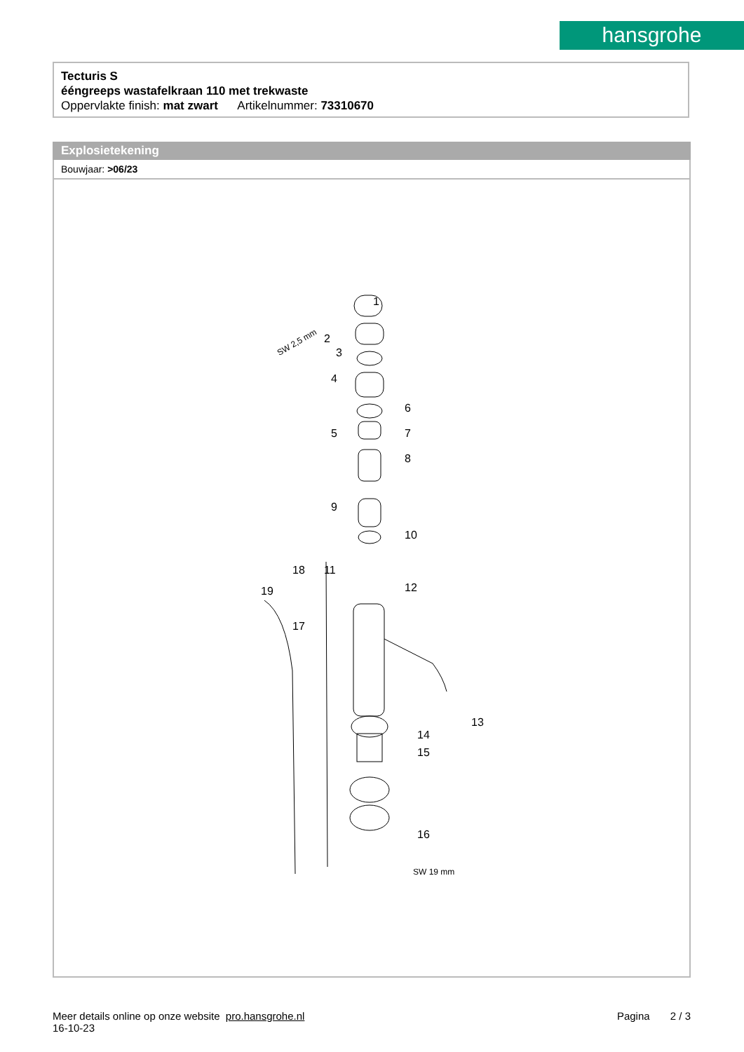hansgrohe
Tecturis S
ééngreeps wastafelkraan 110 met trekwaste
Oppervlakte finish: mat zwart Artikelnummer: 73310670
Explosietekening
Bouwjaar: >06/23
1
2
3
4
5
6
7
8
9
10
11
12
13
14
15
16
17
18
19
SW 2,5 mm
SW 19 mm
Meer details online op onze website pro.hansgrohe.nl
16-10-23
Pagina 2 / 3